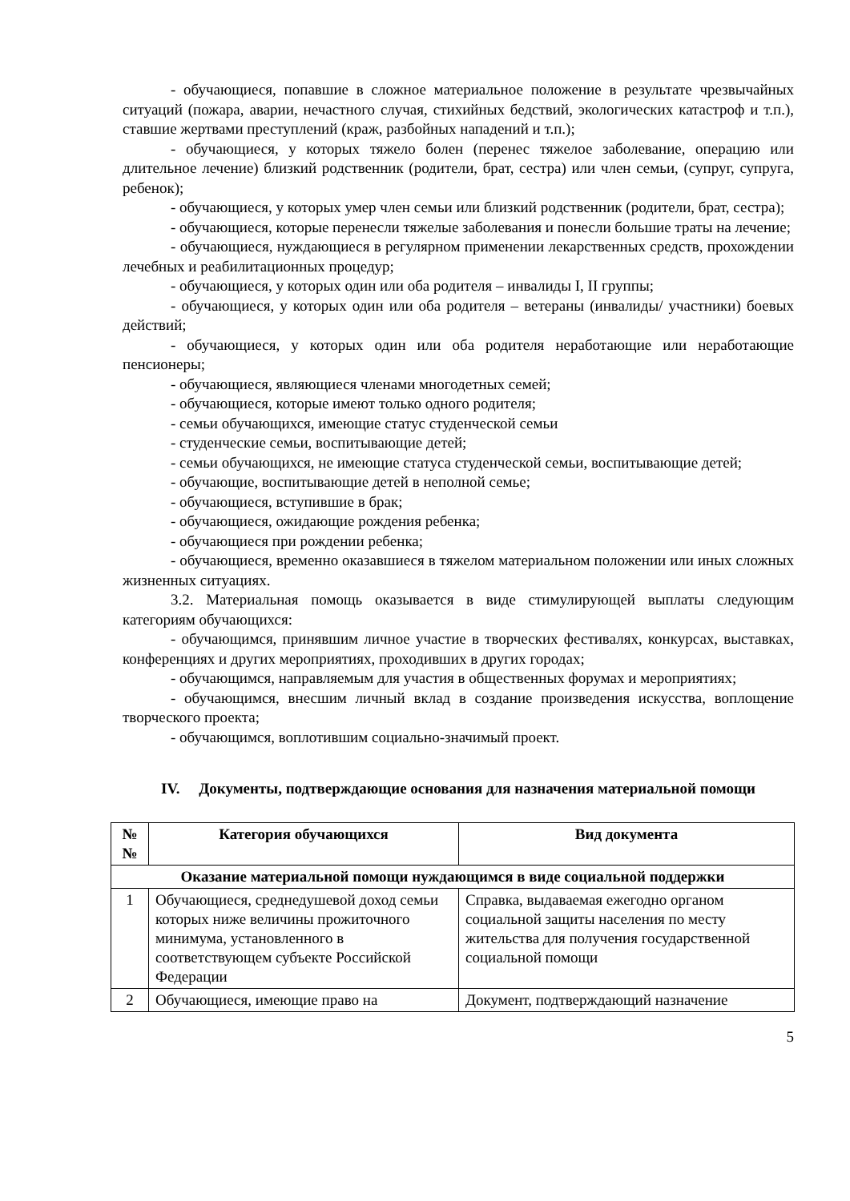- обучающиеся, попавшие в сложное материальное положение в результате чрезвычайных ситуаций (пожара, аварии, нечастного случая, стихийных бедствий, экологических катастроф и т.п.), ставшие жертвами преступлений (краж, разбойных нападений и т.п.);
- обучающиеся, у которых тяжело болен (перенес тяжелое заболевание, операцию или длительное лечение) близкий родственник (родители, брат, сестра) или член семьи, (супруг, супруга, ребенок);
- обучающиеся, у которых умер член семьи или близкий родственник (родители, брат, сестра);
- обучающиеся, которые перенесли тяжелые заболевания и понесли большие траты на лечение;
- обучающиеся, нуждающиеся в регулярном применении лекарственных средств, прохождении лечебных и реабилитационных процедур;
- обучающиеся, у которых один или оба родителя – инвалиды I, II группы;
- обучающиеся, у которых один или оба родителя – ветераны (инвалиды/ участники) боевых действий;
- обучающиеся, у которых один или оба родителя неработающие или неработающие пенсионеры;
- обучающиеся, являющиеся членами многодетных семей;
- обучающиеся, которые имеют только одного родителя;
- семьи обучающихся, имеющие статус студенческой семьи
- студенческие семьи, воспитывающие детей;
- семьи обучающихся, не имеющие статуса студенческой семьи, воспитывающие детей;
- обучающие, воспитывающие детей в неполной семье;
- обучающиеся, вступившие в брак;
- обучающиеся, ожидающие рождения ребенка;
- обучающиеся при рождении ребенка;
- обучающиеся, временно оказавшиеся в тяжелом материальном положении или иных сложных жизненных ситуациях.
3.2. Материальная помощь оказывается в виде стимулирующей выплаты следующим категориям обучающихся:
- обучающимся, принявшим личное участие в творческих фестивалях, конкурсах, выставках, конференциях и других мероприятиях, проходивших в других городах;
- обучающимся, направляемым для участия в общественных форумах и мероприятиях;
- обучающимся, внесшим личный вклад в создание произведения искусства, воплощение творческого проекта;
- обучающимся, воплотившим социально-значимый проект.
IV. Документы, подтверждающие основания для назначения материальной помощи
| № № | Категория обучающихся | Вид документа |
| --- | --- | --- |
| Оказание материальной помощи нуждающимся в виде социальной поддержки | | |
| 1 | Обучающиеся, среднедушевой доход семьи которых ниже величины прожиточного минимума, установленного в соответствующем субъекте Российской Федерации | Справка, выдаваемая ежегодно органом социальной защиты населения по месту жительства для получения государственной социальной помощи |
| 2 | Обучающиеся, имеющие право на | Документ, подтверждающий назначение |
5